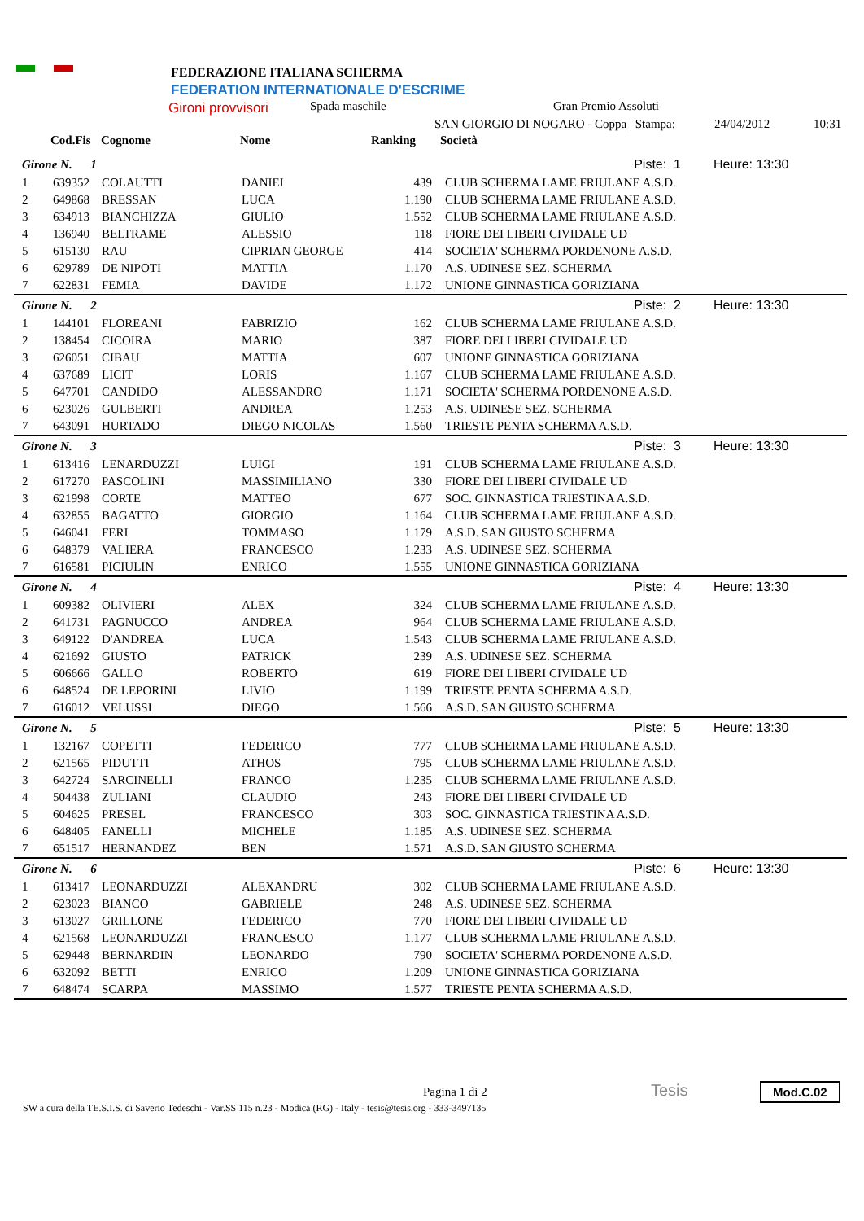FEDERAZIONE ITALIANA SCHERMA
FEDERATION INTERNATIONALE D'ESCRIME
Gironi provvisori Spada maschile Gran Premio Assoluti
SAN GIORGIO DI NOGARO - Coppa | Stampa:
24/04/2012 10:31
Cod.Fis Cognome Nome Ranking Società
| Girone N. 1 | | | Piste: 1 | | | Heure: 13:30 |
| 1 | 639352 | COLAUTTI | DANIEL | 439 | CLUB SCHERMA LAME FRIULANE A.S.D. | |
| 2 | 649868 | BRESSAN | LUCA | 1.190 | CLUB SCHERMA LAME FRIULANE A.S.D. | |
| 3 | 634913 | BIANCHIZZA | GIULIO | 1.552 | CLUB SCHERMA LAME FRIULANE A.S.D. | |
| 4 | 136940 | BELTRAME | ALESSIO | 118 | FIORE DEI LIBERI CIVIDALE UD | |
| 5 | 615130 | RAU | CIPRIAN GEORGE | 414 | SOCIETA' SCHERMA PORDENONE A.S.D. | |
| 6 | 629789 | DE NIPOTI | MATTIA | 1.170 | A.S. UDINESE SEZ. SCHERMA | |
| 7 | 622831 | FEMIA | DAVIDE | 1.172 | UNIONE GINNASTICA GORIZIANA | |
| Girone N. 2 | | | Piste: 2 | | | Heure: 13:30 |
| 1 | 144101 | FLOREANI | FABRIZIO | 162 | CLUB SCHERMA LAME FRIULANE A.S.D. | |
| 2 | 138454 | CICOIRA | MARIO | 387 | FIORE DEI LIBERI CIVIDALE UD | |
| 3 | 626051 | CIBAU | MATTIA | 607 | UNIONE GINNASTICA GORIZIANA | |
| 4 | 637689 | LICIT | LORIS | 1.167 | CLUB SCHERMA LAME FRIULANE A.S.D. | |
| 5 | 647701 | CANDIDO | ALESSANDRO | 1.171 | SOCIETA' SCHERMA PORDENONE A.S.D. | |
| 6 | 623026 | GULBERTI | ANDREA | 1.253 | A.S. UDINESE SEZ. SCHERMA | |
| 7 | 643091 | HURTADO | DIEGO NICOLAS | 1.560 | TRIESTE PENTA SCHERMA A.S.D. | |
| Girone N. 3 | | | Piste: 3 | | | Heure: 13:30 |
| 1 | 613416 | LENARDUZZI | LUIGI | 191 | CLUB SCHERMA LAME FRIULANE A.S.D. | |
| 2 | 617270 | PASCOLINI | MASSIMILIANO | 330 | FIORE DEI LIBERI CIVIDALE UD | |
| 3 | 621998 | CORTE | MATTEO | 677 | SOC. GINNASTICA TRIESTINA A.S.D. | |
| 4 | 632855 | BAGATTO | GIORGIO | 1.164 | CLUB SCHERMA LAME FRIULANE A.S.D. | |
| 5 | 646041 | FERI | TOMMASO | 1.179 | A.S.D. SAN GIUSTO SCHERMA | |
| 6 | 648379 | VALIERA | FRANCESCO | 1.233 | A.S. UDINESE SEZ. SCHERMA | |
| 7 | 616581 | PICIULIN | ENRICO | 1.555 | UNIONE GINNASTICA GORIZIANA | |
| Girone N. 4 | | | Piste: 4 | | | Heure: 13:30 |
| 1 | 609382 | OLIVIERI | ALEX | 324 | CLUB SCHERMA LAME FRIULANE A.S.D. | |
| 2 | 641731 | PAGNUCCO | ANDREA | 964 | CLUB SCHERMA LAME FRIULANE A.S.D. | |
| 3 | 649122 | D'ANDREA | LUCA | 1.543 | CLUB SCHERMA LAME FRIULANE A.S.D. | |
| 4 | 621692 | GIUSTO | PATRICK | 239 | A.S. UDINESE SEZ. SCHERMA | |
| 5 | 606666 | GALLO | ROBERTO | 619 | FIORE DEI LIBERI CIVIDALE UD | |
| 6 | 648524 | DE LEPORINI | LIVIO | 1.199 | TRIESTE PENTA SCHERMA A.S.D. | |
| 7 | 616012 | VELUSSI | DIEGO | 1.566 | A.S.D. SAN GIUSTO SCHERMA | |
| Girone N. 5 | | | Piste: 5 | | | Heure: 13:30 |
| 1 | 132167 | COPETTI | FEDERICO | 777 | CLUB SCHERMA LAME FRIULANE A.S.D. | |
| 2 | 621565 | PIDUTTI | ATHOS | 795 | CLUB SCHERMA LAME FRIULANE A.S.D. | |
| 3 | 642724 | SARCINELLI | FRANCO | 1.235 | CLUB SCHERMA LAME FRIULANE A.S.D. | |
| 4 | 504438 | ZULIANI | CLAUDIO | 243 | FIORE DEI LIBERI CIVIDALE UD | |
| 5 | 604625 | PRESEL | FRANCESCO | 303 | SOC. GINNASTICA TRIESTINA A.S.D. | |
| 6 | 648405 | FANELLI | MICHELE | 1.185 | A.S. UDINESE SEZ. SCHERMA | |
| 7 | 651517 | HERNANDEZ | BEN | 1.571 | A.S.D. SAN GIUSTO SCHERMA | |
| Girone N. 6 | | | Piste: 6 | | | Heure: 13:30 |
| 1 | 613417 | LEONARDUZZI | ALEXANDRU | 302 | CLUB SCHERMA LAME FRIULANE A.S.D. | |
| 2 | 623023 | BIANCO | GABRIELE | 248 | A.S. UDINESE SEZ. SCHERMA | |
| 3 | 613027 | GRILLONE | FEDERICO | 770 | FIORE DEI LIBERI CIVIDALE UD | |
| 4 | 621568 | LEONARDUZZI | FRANCESCO | 1.177 | CLUB SCHERMA LAME FRIULANE A.S.D. | |
| 5 | 629448 | BERNARDIN | LEONARDO | 790 | SOCIETA' SCHERMA PORDENONE A.S.D. | |
| 6 | 632092 | BETTI | ENRICO | 1.209 | UNIONE GINNASTICA GORIZIANA | |
| 7 | 648474 | SCARPA | MASSIMO | 1.577 | TRIESTE PENTA SCHERMA A.S.D. | |
Pagina 1 di 2
SW a cura della TE.S.I.S. di Saverio Tedeschi - Var.SS 115 n.23 - Modica (RG) - Italy - tesis@tesis.org - 333-3497135
Tesis Mod.C.02